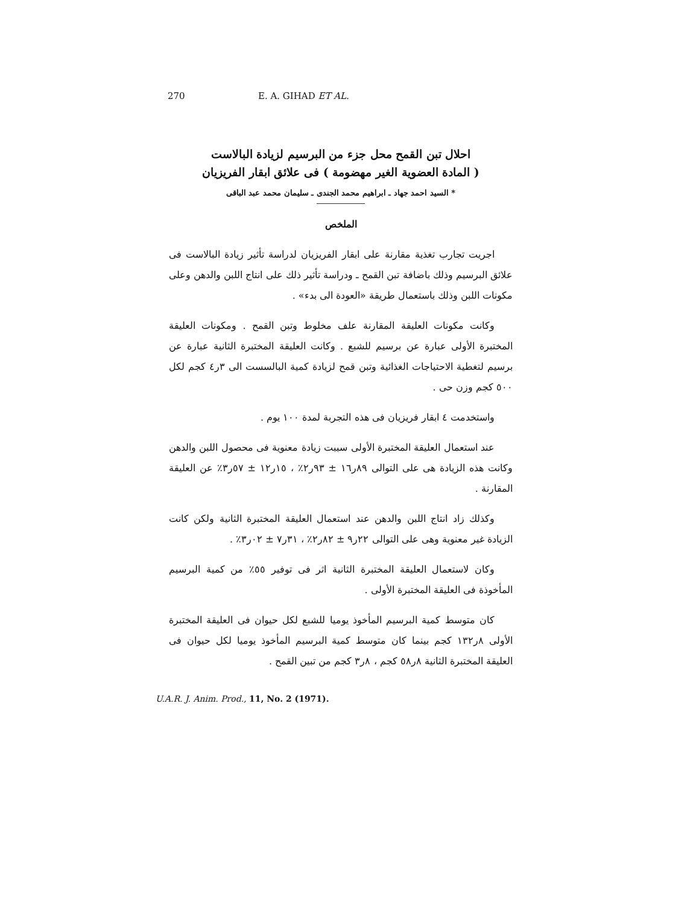270 E. A. GIHAD ET AL.
احلال تبن القمح محل جزء من البرسيم لزيادة البالاست
( المادة العضوية الغير مهضومة ) فى علائق ابقار الفريزيان
* السيد احمد جهاد ـ ابراهيم محمد الجندى ـ سليمان محمد عبد الباقى
الملخص
اجريت تجارب تغذية مقارنة على ابقار الفريزيان لدراسة تأثير زيادة البالاست فى علائق البرسيم وذلك باضافة تبن القمح ـ ودراسة تأثير ذلك على انتاج اللبن والدهن وعلى مكونات اللبن وذلك باستعمال طريقة «العودة الى بدء» .
وكانت مكونات العليقة المقارنة علف مخلوط وتبن القمح . ومكونات العليقة المختبرة الأولى عبارة عن برسيم للشبع . وكانت العليقة المختبرة الثانية عبارة عن برسيم لتغطية الاحتياجات الغذائية وتبن قمح لزيادة كمية البالسست الى ٣ر٤ كجم لكل ٥٠٠ كجم وزن حى .
واستخدمت ٤ ابقار فريزيان فى هذه التجربة لمدة ١٠٠ يوم .
عند استعمال العليقة المختبرة الأولى سببت زيادة معنوية فى محصول اللبن والدهن وكانت هذه الزيادة هى على التوالى ٨٩ر١٦ ± ٩٣ر٢٪ ، ١٥ر١٢ ± ٥٧ر٣٪ عن العليقة المقارنة .
وكذلك زاد انتاج اللبن والدهن عند استعمال العليقة المختبرة الثانية ولكن كانت الزيادة غير معنوية وهى على التوالى ٢٢ر٩ ± ٨٢ر٢٪ ، ٣١ر٧ ± ٠٢ر٣٪ .
وكان لاستعمال العليقة المختبرة الثانية اثر فى توفير ٥٥٪ من كمية البرسيم المأخوذة فى العليقة المختبرة الأولى .
كان متوسط كمية البرسيم المأخوذ يوميا للشبع لكل حيوان فى العليقة المختبرة الأولى ٨ر١٣٢ كجم بينما كان متوسط كمية البرسيم المأخوذ يوميا لكل حيوان فى العليقة المختبرة الثانية ٨ر٥٨ كجم ، ٨ر٣ كجم من تبين القمح .
U.A.R. J. Anim. Prod., 11, No. 2 (1971).